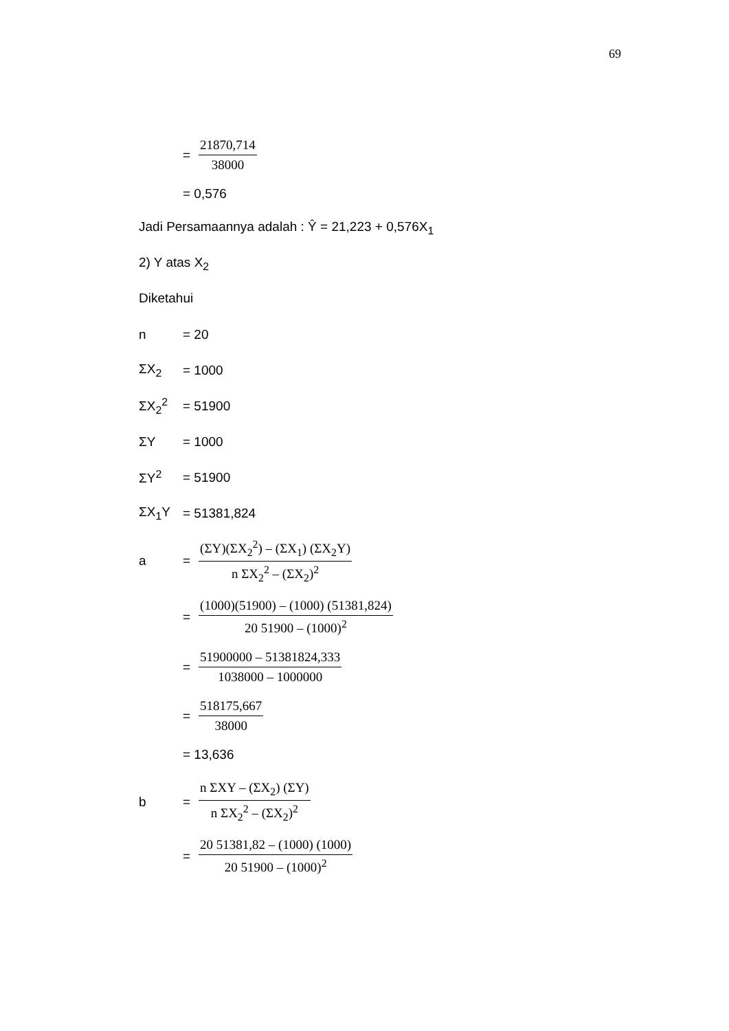69
= 21870,714 38000
= 0,576
Jadi Persamaannya adalah : Ŷ = 21,223 + 0,576X<sub>1</sub>
2) Y atas X<sub>2</sub>
Diketahui
n = 20
ΣX<sub>2</sub> = 1000
ΣX<sub>2</sub><sup>2</sup> = 51900
ΣY = 1000
ΣY<sup>2</sup> = 51900
ΣX<sub>1</sub>Y = 51381,824
a = (ΣY)(ΣX<sub>2</sub><sup>2</sup>) – (ΣX<sub>1</sub>) (ΣX<sub>2</sub>Y) n ΣX<sub>2</sub><sup>2</sup> – (ΣX<sub>2</sub>)<sup>2</sup>
= (1000)(51900) – (1000) (51381,824) 20 51900 – (1000)<sup>2</sup>
= 51900000 – 51381824,333 1038000 – 1000000
= 518175,667 38000
= 13,636
b = n ΣXY – (ΣX<sub>2</sub>) (ΣY) n ΣX<sub>2</sub><sup>2</sup> – (ΣX<sub>2</sub>)<sup>2</sup>
= 20 51381,82 – (1000) (1000) 20 51900 – (1000)<sup>2</sup>